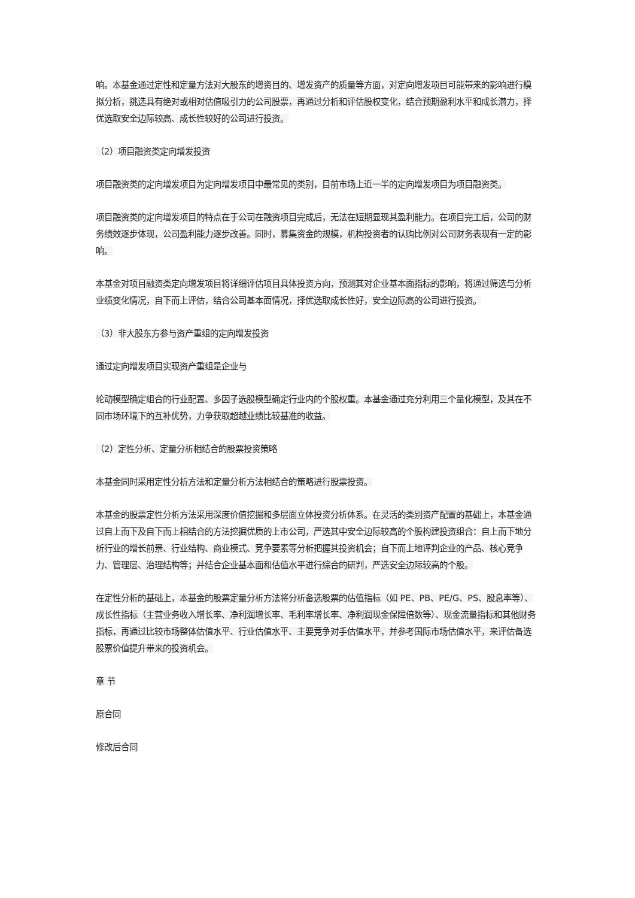响。本基金通过定性和定量方法对大股东的增资目的、增发资产的质量等方面，对定向增发项目可能带来的影响进行模拟分析，挑选具有绝对或相对估值吸引力的公司股票，再通过分析和评估股权变化，结合预期盈利水平和成长潜力，择优选取安全边际较高、成长性较好的公司进行投资。
（2）项目融资类定向增发投资
项目融资类的定向增发项目为定向增发项目中最常见的类别，目前市场上近一半的定向增发项目为项目融资类。
项目融资类的定向增发项目的特点在于公司在融资项目完成后，无法在短期显现其盈利能力。在项目完工后，公司的财务绩效逐步体现，公司盈利能力逐步改善。同时，募集资金的规模，机构投资者的认购比例对公司财务表现有一定的影响。
本基金对项目融资类定向增发项目将详细评估项目具体投资方向，预测其对企业基本面指标的影响，将通过筛选与分析业绩变化情况，自下而上评估，结合公司基本面情况，择优选取成长性好，安全边际高的公司进行投资。
（3）非大股东方参与资产重组的定向增发投资
通过定向增发项目实现资产重组是企业与
轮动模型确定组合的行业配置、多因子选股模型确定行业内的个股权重。本基金通过充分利用三个量化模型，及其在不同市场环境下的互补优势，力争获取超越业绩比较基准的收益。
（2）定性分析、定量分析相结合的股票投资策略
本基金同时采用定性分析方法和定量分析方法相结合的策略进行股票投资。
本基金的股票定性分析方法采用深度价值挖掘和多层面立体投资分析体系。在灵活的类别资产配置的基础上，本基金通过自上而下及自下而上相结合的方法挖掘优质的上市公司，严选其中安全边际较高的个股构建投资组合：自上而下地分析行业的增长前景、行业结构、商业模式、竞争要素等分析把握其投资机会；自下而上地评判企业的产品、核心竞争力、管理层、治理结构等；并结合企业基本面和估值水平进行综合的研判，严选安全边际较高的个股。
在定性分析的基础上，本基金的股票定量分析方法将分析备选股票的估值指标（如 PE、PB、PE/G、PS、股息率等）、成长性指标（主营业务收入增长率、净利润增长率、毛利率增长率、净利润现金保障倍数等）、现金流量指标和其他财务指标，再通过比较市场整体估值水平、行业估值水平、主要竞争对手估值水平，并参考国际市场估值水平，来评估备选股票价值提升带来的投资机会。
章 节
原合同
修改后合同